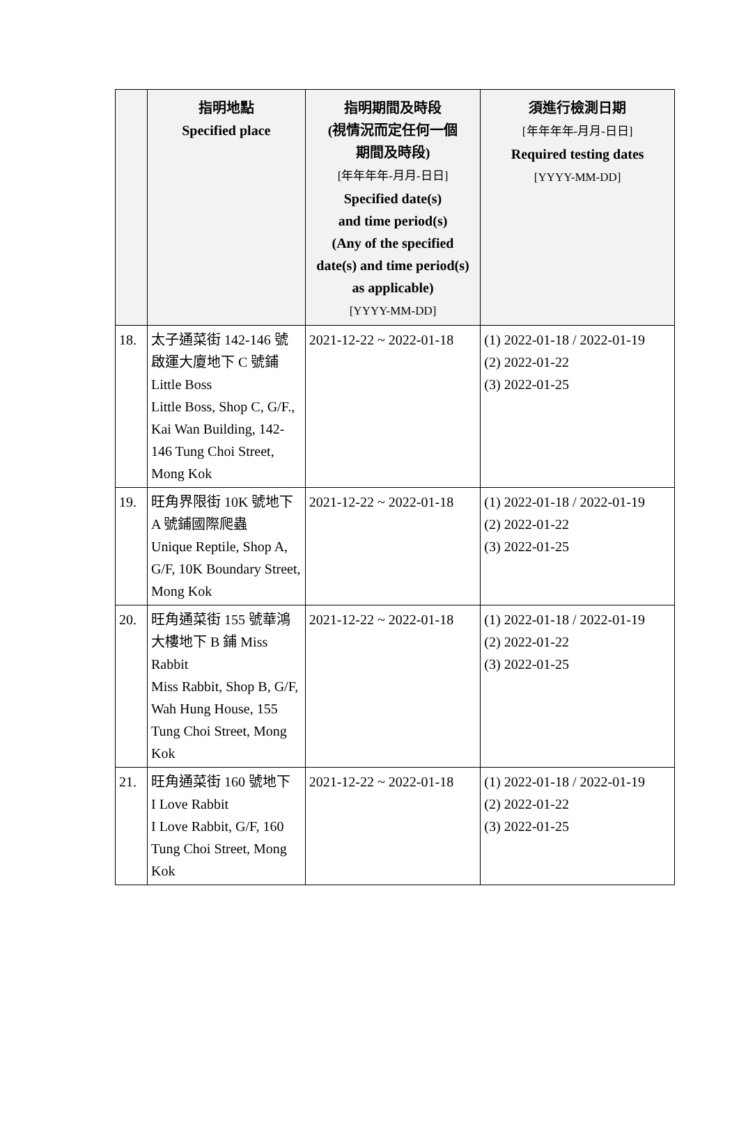| | 指明地點 Specified place | 指明期間及時段 (視情況而定任何一個 期間及時段) [年年年年-月月-日日] Specified date(s) and time period(s) (Any of the specified date(s) and time period(s) as applicable) [YYYY-MM-DD] | 須進行檢測日期 [年年年年-月月-日日] Required testing dates [YYYY-MM-DD] |
| --- | --- | --- | --- |
| 18. | 太子通菜街 142-146 號啟運大廈地下 C 號鋪 Little Boss Little Boss, Shop C, G/F., Kai Wan Building, 142-146 Tung Choi Street, Mong Kok | 2021-12-22 ~ 2022-01-18 | (1) 2022-01-18 / 2022-01-19 (2) 2022-01-22 (3) 2022-01-25 |
| 19. | 旺角界限街 10K 號地下 A 號鋪國際爬蟲 Unique Reptile, Shop A, G/F, 10K Boundary Street, Mong Kok | 2021-12-22 ~ 2022-01-18 | (1) 2022-01-18 / 2022-01-19 (2) 2022-01-22 (3) 2022-01-25 |
| 20. | 旺角通菜街 155 號華鴻大樓地下 B 鋪 Miss Rabbit Miss Rabbit, Shop B, G/F, Wah Hung House, 155 Tung Choi Street, Mong Kok | 2021-12-22 ~ 2022-01-18 | (1) 2022-01-18 / 2022-01-19 (2) 2022-01-22 (3) 2022-01-25 |
| 21. | 旺角通菜街 160 號地下 I Love Rabbit I Love Rabbit, G/F, 160 Tung Choi Street, Mong Kok | 2021-12-22 ~ 2022-01-18 | (1) 2022-01-18 / 2022-01-19 (2) 2022-01-22 (3) 2022-01-25 |